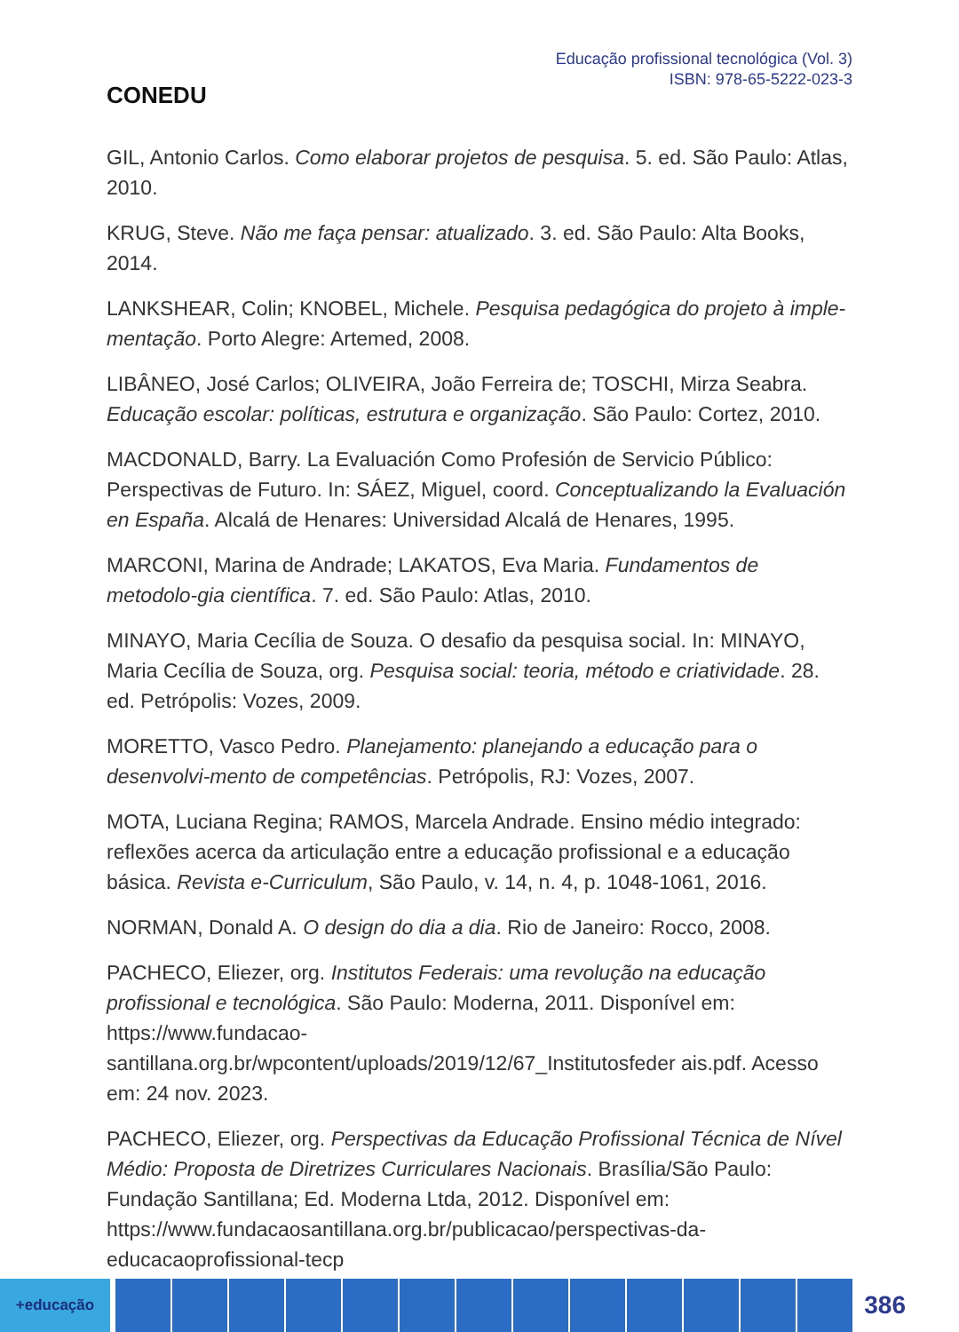CONEDU
Educação profissional tecnológica (Vol. 3)
ISBN: 978-65-5222-023-3
GIL, Antonio Carlos. Como elaborar projetos de pesquisa. 5. ed. São Paulo: Atlas, 2010.
KRUG, Steve. Não me faça pensar: atualizado. 3. ed. São Paulo: Alta Books, 2014.
LANKSHEAR, Colin; KNOBEL, Michele. Pesquisa pedagógica do projeto à imple-mentação. Porto Alegre: Artemed, 2008.
LIBÂNEO, José Carlos; OLIVEIRA, João Ferreira de; TOSCHI, Mirza Seabra. Educação escolar: políticas, estrutura e organização. São Paulo: Cortez, 2010.
MACDONALD, Barry. La Evaluación Como Profesión de Servicio Público: Perspectivas de Futuro. In: SÁEZ, Miguel, coord. Conceptualizando la Evaluación en España. Alcalá de Henares: Universidad Alcalá de Henares, 1995.
MARCONI, Marina de Andrade; LAKATOS, Eva Maria. Fundamentos de metodolo-gia científica. 7. ed. São Paulo: Atlas, 2010.
MINAYO, Maria Cecília de Souza. O desafio da pesquisa social. In: MINAYO, Maria Cecília de Souza, org. Pesquisa social: teoria, método e criatividade. 28. ed. Petrópolis: Vozes, 2009.
MORETTO, Vasco Pedro. Planejamento: planejando a educação para o desenvolvi-mento de competências. Petrópolis, RJ: Vozes, 2007.
MOTA, Luciana Regina; RAMOS, Marcela Andrade. Ensino médio integrado: reflexões acerca da articulação entre a educação profissional e a educação básica. Revista e-Curriculum, São Paulo, v. 14, n. 4, p. 1048-1061, 2016.
NORMAN, Donald A. O design do dia a dia. Rio de Janeiro: Rocco, 2008.
PACHECO, Eliezer, org. Institutos Federais: uma revolução na educação profissional e tecnológica. São Paulo: Moderna, 2011. Disponível em: https://www.fundacao-santillana.org.br/wpcontent/uploads/2019/12/67_Institutosfeder ais.pdf. Acesso em: 24 nov. 2023.
PACHECO, Eliezer, org. Perspectivas da Educação Profissional Técnica de Nível Médio: Proposta de Diretrizes Curriculares Nacionais. Brasília/São Paulo: Fundação Santillana; Ed. Moderna Ltda, 2012. Disponível em: https://www.fundacaosantillana.org.br/publicacao/perspectivas-da-educacaoprofissional-tecp
+educação
386